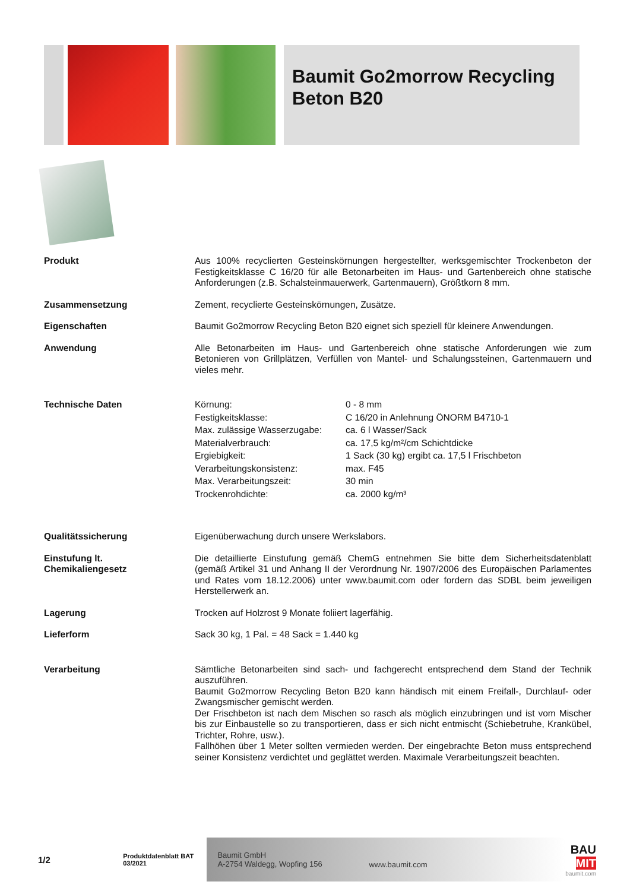Baumit Go2morrow Recycling Beton B20
| Produkt | Aus 100% recyclierten Gesteinskörnungen hergestellter, werksgemischter Trockenbeton der Festigkeitsklasse C 16/20 für alle Betonarbeiten im Haus- und Gartenbereich ohne statische Anforderungen (z.B. Schalsteinmauerwerk, Gartenmauern), Größtkorn 8 mm. |
| Zusammensetzung | Zement, recyclierte Gesteinskörnungen, Zusätze. |
| Eigenschaften | Baumit Go2morrow Recycling Beton B20 eignet sich speziell für kleinere Anwendungen. |
| Anwendung | Alle Betonarbeiten im Haus- und Gartenbereich ohne statische Anforderungen wie zum Betonieren von Grillplätzen, Verfüllen von Mantel- und Schalungssteinen, Gartenmauern und vieles mehr. |
| Technische Daten | / Körnung: / 0 - 8 mm / / Festigkeitsklasse: / C 16/20 in Anlehnung ÖNORM B4710-1 / / Max. zulässige Wasserzugabe: / ca. 6 l Wasser/Sack / / Materialverbrauch: / ca. 17,5 kg/m²/cm Schichtdicke / / Ergiebigkeit: / 1 Sack (30 kg) ergibt ca. 17,5 l Frischbeton / / Verarbeitungskonsistenz: / max. F45 / / Max. Verarbeitungszeit: / 30 min / / Trockenrohdichte: / ca. 2000 kg/m³ / |
| Qualitätssicherung | Eigenüberwachung durch unsere Werkslabors. |
| Einstufung lt. Chemikaliengesetz | Die detaillierte Einstufung gemäß ChemG entnehmen Sie bitte dem Sicherheitsdatenblatt (gemäß Artikel 31 und Anhang II der Verordnung Nr. 1907/2006 des Europäischen Parlamentes und Rates vom 18.12.2006) unter www.baumit.com oder fordern das SDBL beim jeweiligen Herstellerwerk an. |
| Lagerung | Trocken auf Holzrost 9 Monate foliiert lagerfähig. |
| Lieferform | Sack 30 kg, 1 Pal. = 48 Sack = 1.440 kg |
| Verarbeitung | Sämtliche Betonarbeiten sind sach- und fachgerecht entsprechend dem Stand der Technik auszuführen. Baumit Go2morrow Recycling Beton B20 kann händisch mit einem Freifall-, Durchlauf- oder Zwangsmischer gemischt werden. Der Frischbeton ist nach dem Mischen so rasch als möglich einzubringen und ist vom Mischer bis zur Einbaustelle so zu transportieren, dass er sich nicht entmischt (Schiebetruhe, Krankübel, Trichter, Rohre, usw.). Fallhöhen über 1 Meter sollten vermieden werden. Der eingebrachte Beton muss entsprechend seiner Konsistenz verdichtet und geglättet werden. Maximale Verarbeitungszeit beachten. |
1/2
Produktdatenblatt BAT
03/2021
Baumit GmbH
A-2754 Waldegg, Wopfing 156
www.baumit.com
BAU
MIT
baumit.com